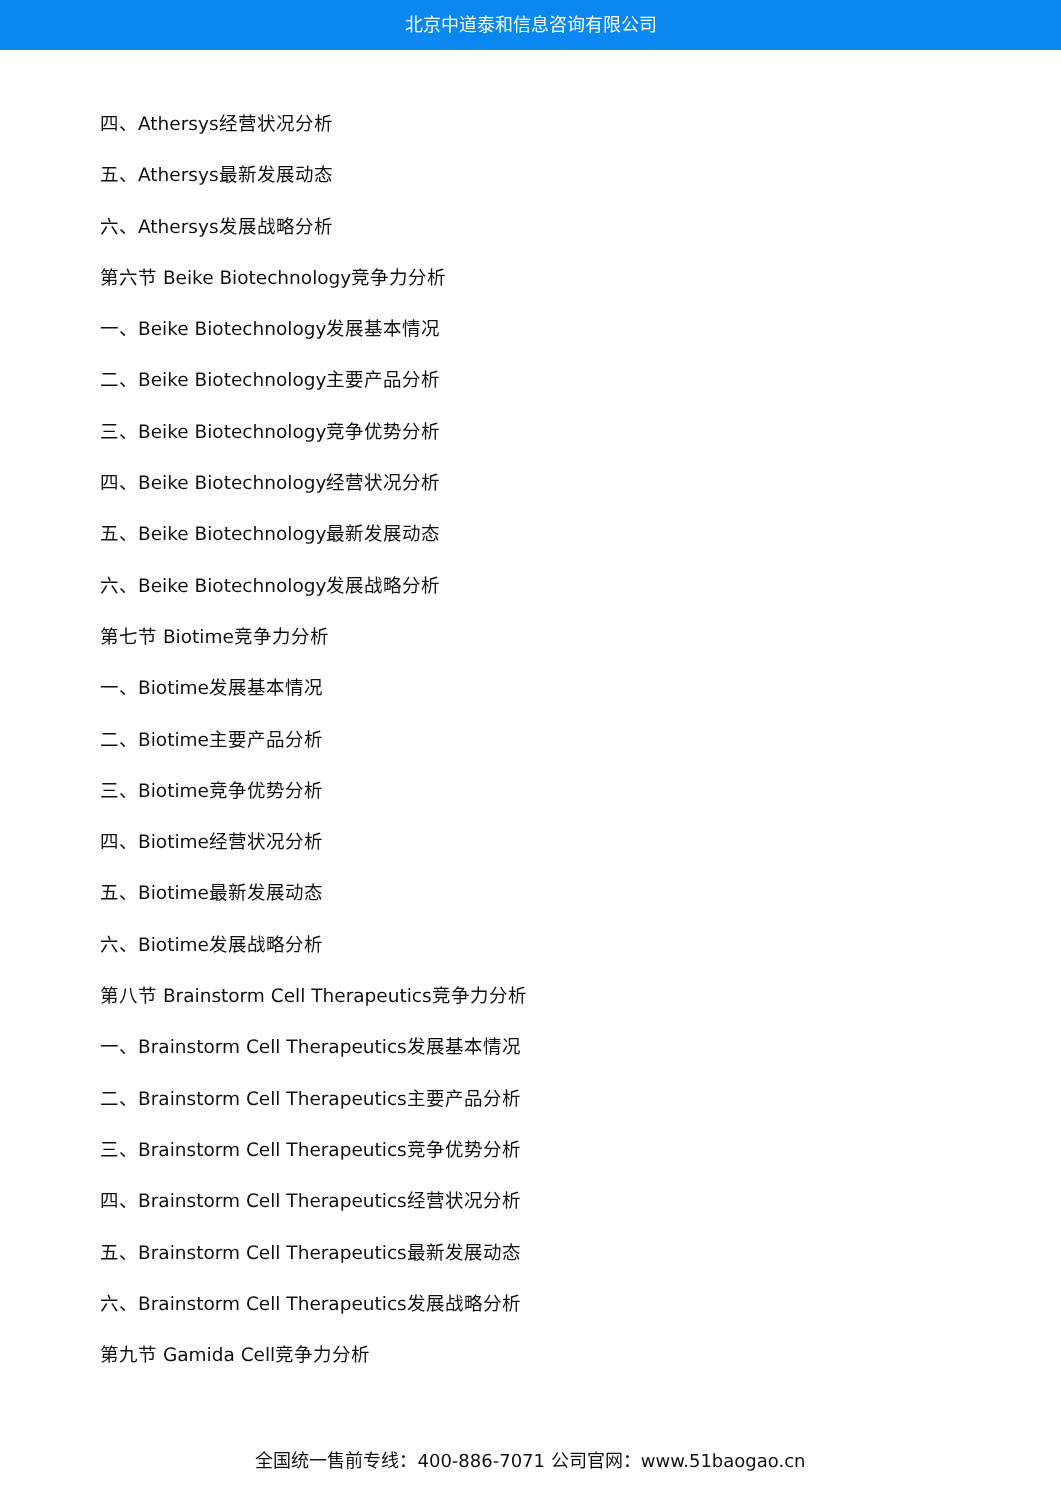北京中道泰和信息咨询有限公司
四、Athersys经营状况分析
五、Athersys最新发展动态
六、Athersys发展战略分析
第六节 Beike Biotechnology竞争力分析
一、Beike Biotechnology发展基本情况
二、Beike Biotechnology主要产品分析
三、Beike Biotechnology竞争优势分析
四、Beike Biotechnology经营状况分析
五、Beike Biotechnology最新发展动态
六、Beike Biotechnology发展战略分析
第七节 Biotime竞争力分析
一、Biotime发展基本情况
二、Biotime主要产品分析
三、Biotime竞争优势分析
四、Biotime经营状况分析
五、Biotime最新发展动态
六、Biotime发展战略分析
第八节 Brainstorm Cell Therapeutics竞争力分析
一、Brainstorm Cell Therapeutics发展基本情况
二、Brainstorm Cell Therapeutics主要产品分析
三、Brainstorm Cell Therapeutics竞争优势分析
四、Brainstorm Cell Therapeutics经营状况分析
五、Brainstorm Cell Therapeutics最新发展动态
六、Brainstorm Cell Therapeutics发展战略分析
第九节 Gamida Cell竞争力分析
全国统一售前专线：400-886-7071 公司官网：www.51baogao.cn